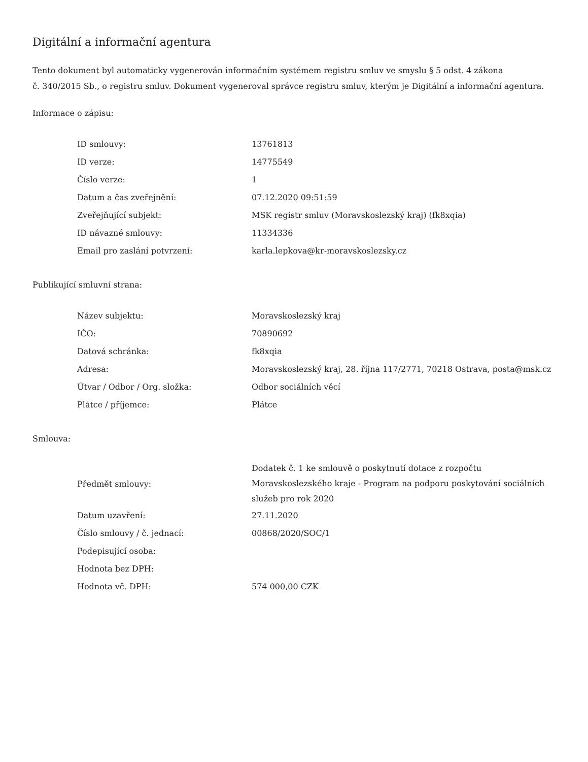Digitální a informační agentura
Tento dokument byl automaticky vygenerován informačním systémem registru smluv ve smyslu § 5 odst. 4 zákona
č. 340/2015 Sb., o registru smluv. Dokument vygeneroval správce registru smluv, kterým je Digitální a informační agentura.
Informace o zápisu:
| ID smlouvy: | 13761813 |
| ID verze: | 14775549 |
| Číslo verze: | 1 |
| Datum a čas zveřejnění: | 07.12.2020 09:51:59 |
| Zveřejňující subjekt: | MSK registr smluv (Moravskoslezský kraj) (fk8xqia) |
| ID návazné smlouvy: | 11334336 |
| Email pro zaslání potvrzení: | karla.lepkova@kr-moravskoslezsky.cz |
Publikující smluvní strana:
| Název subjektu: | Moravskoslezský kraj |
| IČO: | 70890692 |
| Datová schránka: | fk8xqia |
| Adresa: | Moravskoslezský kraj, 28. října 117/2771, 70218 Ostrava, posta@msk.cz |
| Útvar / Odbor / Org. složka: | Odbor sociálních věcí |
| Plátce / příjemce: | Plátce |
Smlouva:
| Předmět smlouvy: | Dodatek č. 1 ke smlouvě o poskytnutí dotace z rozpočtu Moravskoslezského kraje - Program na podporu poskytování sociálních služeb pro rok 2020 |
| Datum uzavření: | 27.11.2020 |
| Číslo smlouvy / č. jednací: | 00868/2020/SOC/1 |
| Podepisující osoba: | |
| Hodnota bez DPH: | |
| Hodnota vč. DPH: | 574 000,00 CZK |